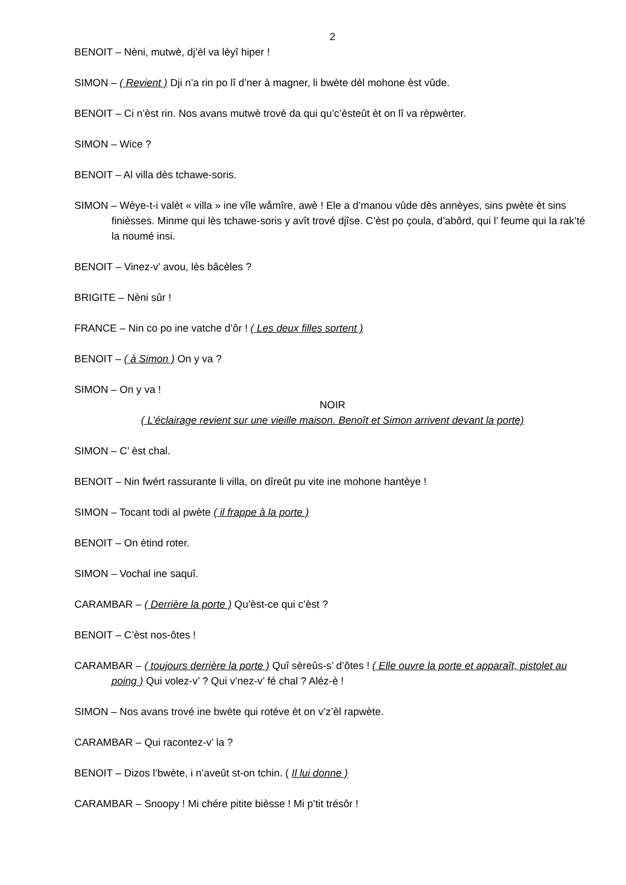2
BENOIT – Nèni, mutwè, dj’èl va lèyî hiper !
SIMON – ( Revient ) Dji n’a rin po lî d’ner à magner, li bwète dèl mohone èst vûde.
BENOIT – Ci n’èst rin. Nos avans mutwè trové da qui qu’c’èsteût èt on lî va rèpwèrter.
SIMON – Wice ?
BENOIT – Al villa dès tchawe-soris.
SIMON – Wèye-t-i valèt « villa » ine vîle wåmîre, awè ! Ele a d’manou vûde dès annèyes, sins pwète èt sins finièsses. Minme qui lès tchawe-soris y avît trové djîse. C’èst po çoula, d’abôrd, qui l’ feume qui la rak’té la noumé insi.
BENOIT – Vinez-v’ avou, lès bâcèles ?
BRIGITE – Nèni sûr !
FRANCE – Nin co po ine vatche d’ôr ! ( Les deux filles sortent )
BENOIT – ( à Simon ) On y va ?
SIMON – On y va !
NOIR
( L’éclairage revient sur une vieille maison. Benoît et Simon arrivent devant la porte)
SIMON – C’ èst chal.
BENOIT – Nin fwért rassurante li villa, on dîreût pu vite ine mohone hantèye !
SIMON – Tocant todi al pwète ( il frappe à la porte )
BENOIT – On ètind roter.
SIMON – Vochal ine saquî.
CARAMBAR – ( Derrière la porte ) Qu’èst-ce qui c’èst ?
BENOIT – C’èst nos-ôtes !
CARAMBAR – ( toujours derrière la porte ) Quî sèreûs-s’ d’ôtes ! ( Elle ouvre la porte et apparaît, pistolet au poing ) Qui volez-v’ ? Qui v’nez-v’ fé chal ? Aléz-è !
SIMON – Nos avans trové ine bwète qui rotéve èt on v’z’èl rapwète.
CARAMBAR – Qui racontez-v’ la ?
BENOIT – Dizos l’bwète, i n’aveût st-on tchin. ( Il lui donne )
CARAMBAR – Snoopy ! Mi chére pitite bièsse ! Mi p’tit trésôr !